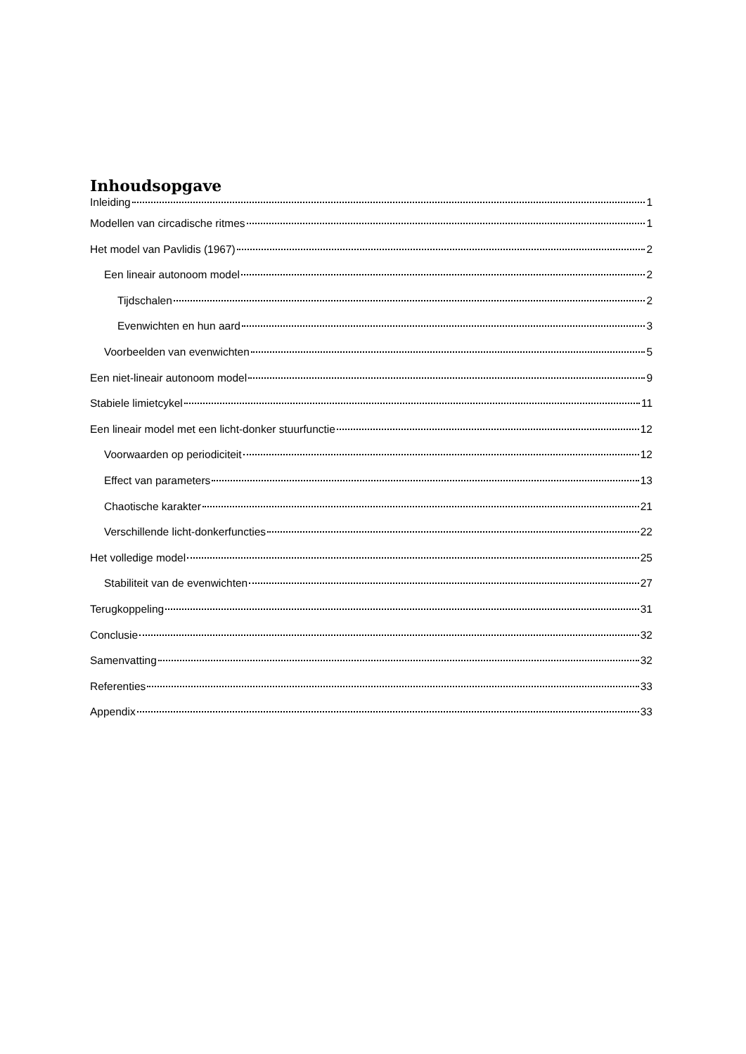Inhoudsopgave
Inleiding 1
Modellen van circadische ritmes 1
Het model van Pavlidis (1967) 2
Een lineair autonoom model 2
Tijdschalen 2
Evenwichten en hun aard 3
Voorbeelden van evenwichten 5
Een niet-lineair autonoom model 9
Stabiele limietcykel 11
Een lineair model met een licht-donker stuurfunctie 12
Voorwaarden op periodiciteit 12
Effect van parameters 13
Chaotische karakter 21
Verschillende licht-donkerfuncties 22
Het volledige model 25
Stabiliteit van de evenwichten 27
Terugkoppeling 31
Conclusie 32
Samenvatting 32
Referenties 33
Appendix 33